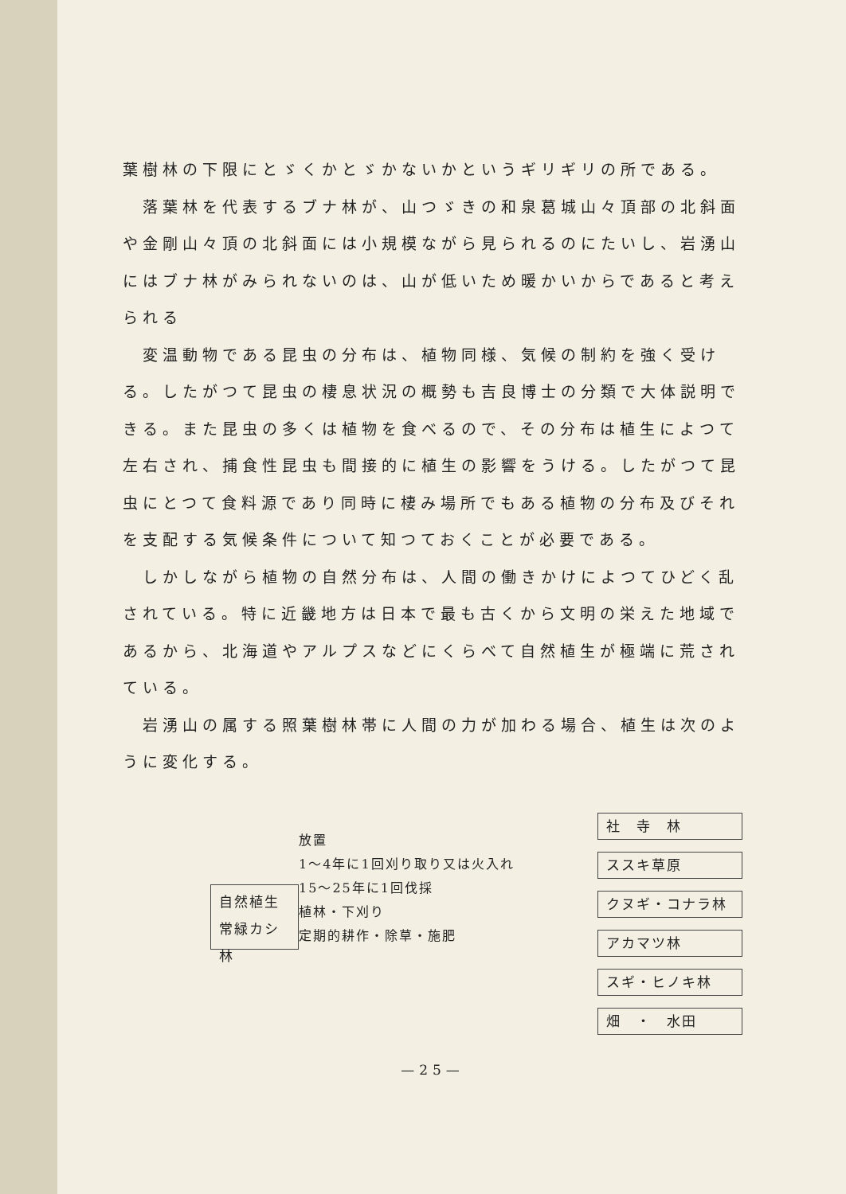葉樹林の下限にとゞくかとゞかないかというギリギリの所である。
落葉林を代表するブナ林が、山つゞきの和泉葛城山々頂部の北斜面や金剛山々頂の北斜面には小規模ながら見られるのにたいし、岩湧山にはブナ林がみられないのは、山が低いため暖かいからであると考えられる
変温動物である昆虫の分布は、植物同様、気候の制約を強く受ける。したがつて昆虫の棲息状況の概勢も吉良博士の分類で大体説明できる。また昆虫の多くは植物を食べるので、その分布は植生によつて左右され、捕食性昆虫も間接的に植生の影響をうける。したがつて昆虫にとつて食料源であり同時に棲み場所でもある植物の分布及びそれを支配する気候条件について知つておくことが必要である。
しかしながら植物の自然分布は、人間の働きかけによつてひどく乱されている。特に近畿地方は日本で最も古くから文明の栄えた地域であるから、北海道やアルプスなどにくらべて自然植生が極端に荒されている。
岩湧山の属する照葉樹林帯に人間の力が加わる場合、植生は次のように変化する。
自然植生
常緑カシ林
放置
1～4年に1回刈り取り又は火入れ
15～25年に1回伐採
植林・下刈り
定期的耕作・除草・施肥
社　寺　林
ススキ草原
クヌギ・コナラ林
アカマツ林
スギ・ヒノキ林
畑　・　水田
—25—